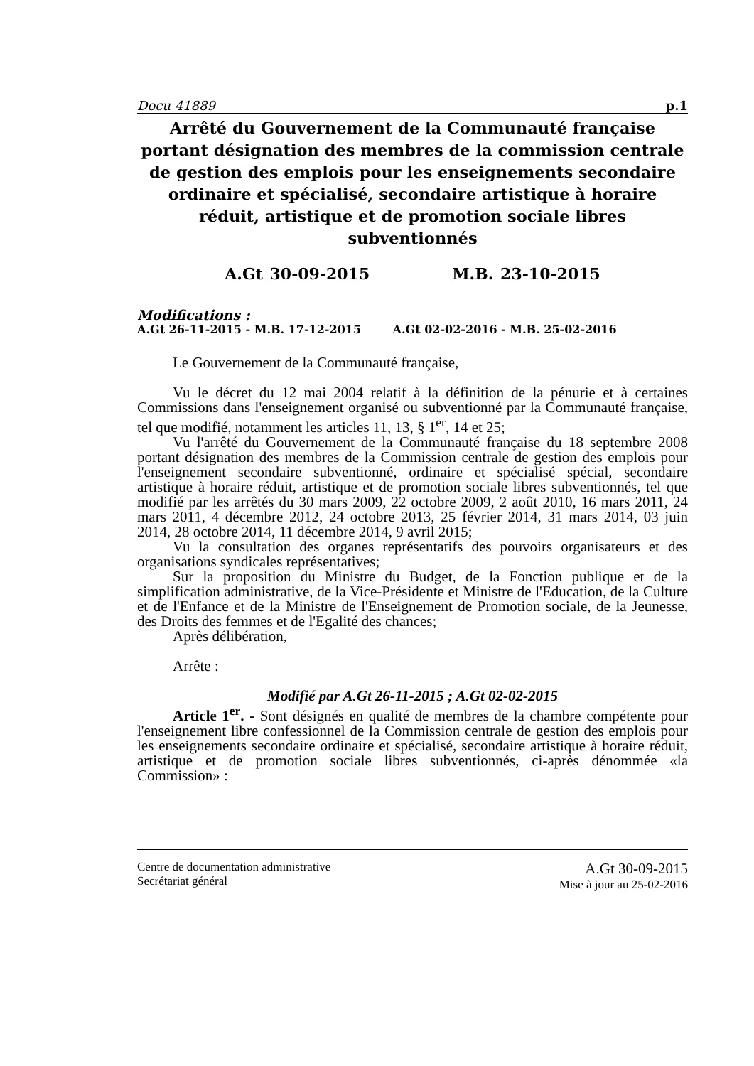Docu 41889 p.1
Arrêté du Gouvernement de la Communauté française portant désignation des membres de la commission centrale de gestion des emplois pour les enseignements secondaire ordinaire et spécialisé, secondaire artistique à horaire réduit, artistique et de promotion sociale libres subventionnés
A.Gt 30-09-2015 M.B. 23-10-2015
Modifications :
A.Gt 26-11-2015 - M.B. 17-12-2015 A.Gt 02-02-2016 - M.B. 25-02-2016
Le Gouvernement de la Communauté française,
Vu le décret du 12 mai 2004 relatif à la définition de la pénurie et à certaines Commissions dans l'enseignement organisé ou subventionné par la Communauté française, tel que modifié, notamment les articles 11, 13, § 1<sup>er</sup>, 14 et 25;
Vu l'arrêté du Gouvernement de la Communauté française du 18 septembre 2008 portant désignation des membres de la Commission centrale de gestion des emplois pour l'enseignement secondaire subventionné, ordinaire et spécialisé spécial, secondaire artistique à horaire réduit, artistique et de promotion sociale libres subventionnés, tel que modifié par les arrêtés du 30 mars 2009, 22 octobre 2009, 2 août 2010, 16 mars 2011, 24 mars 2011, 4 décembre 2012, 24 octobre 2013, 25 février 2014, 31 mars 2014, 03 juin 2014, 28 octobre 2014, 11 décembre 2014, 9 avril 2015;
Vu la consultation des organes représentatifs des pouvoirs organisateurs et des organisations syndicales représentatives;
Sur la proposition du Ministre du Budget, de la Fonction publique et de la simplification administrative, de la Vice-Présidente et Ministre de l'Education, de la Culture et de l'Enfance et de la Ministre de l'Enseignement de Promotion sociale, de la Jeunesse, des Droits des femmes et de l'Egalité des chances;
Après délibération,
Arrête :
Modifié par A.Gt 26-11-2015 ; A.Gt 02-02-2015
Article 1<sup>er</sup>. - Sont désignés en qualité de membres de la chambre compétente pour l'enseignement libre confessionnel de la Commission centrale de gestion des emplois pour les enseignements secondaire ordinaire et spécialisé, secondaire artistique à horaire réduit, artistique et de promotion sociale libres subventionnés, ci-après dénommée «la Commission» :
Centre de documentation administrative
Secrétariat général
A.Gt 30-09-2015
Mise à jour au 25-02-2016